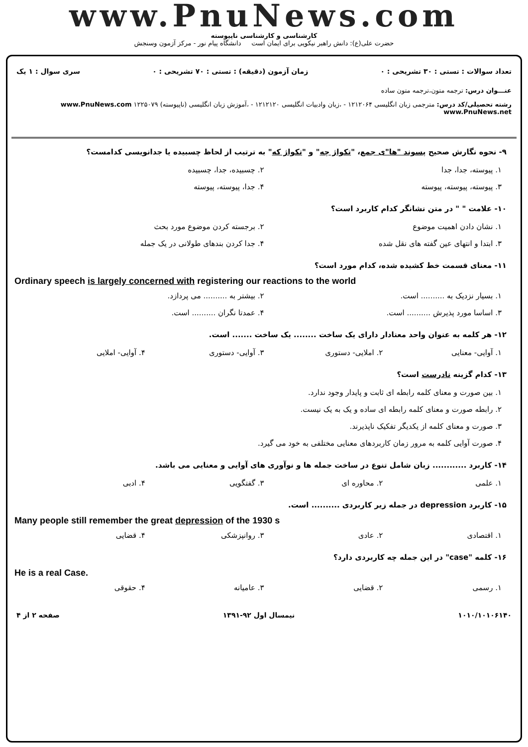www.PnuNews.com
کارشناسی و کارشناسی ناپیوسته
حضرت علی(ع): دانش راهبر نیکویی برای ایمان است دانشگاه پیام نور - مرکز آزمون وسنجش
تعداد سوالات : تستی : ۳۰ تشریحی : ۰ زمان آزمون (دقیقه) : تستی : ۷۰ تشریحی : ۰ سری سوال : ۱ یک
عنـــوان درس: ترجمه متون،ترجمه متون ساده
رشته تحصیلی/کد درس: مترجمی زبان انگلیسی ۱۲۱۲۰۶۴ - ،زبان وادبیات انگلیسی ۱۲۱۲۱۲۰ - ،آموزش زبان انگلیسی (ناپیوسته) ۱۲۲۵۰۷۹ www.PnuNews.com www.PnuNews.net
۹- نحوه نگارش صحیح پسوند "ها"ی جمع، "تکواژ چه" و "تکواژ که" به ترتیب از لحاظ چسبیده یا جدانویسی کدامست؟
۱. پیوسته، جدا، جدا ۲. چسبیده، جدا، چسبیده
۳. پیوسته، پیوسته، پیوسته ۴. جدا، پیوسته، پیوسته
۱۰- علامت " " در متن نشانگر کدام کاربرد است؟
۱. نشان دادن اهمیت موضوع ۲. برجسته کردن موضوع مورد بحث
۳. ابتدا و انتهای عین گفته های نقل شده ۴. جدا کردن بندهای طولانی در یک جمله
۱۱- معنای قسمت خط کشیده شده، کدام مورد است؟
Ordinary speech is largely concerned with registering our reactions to the world
۱. بسیار نزدیک به .......... است. ۲. بیشتر به .......... می پردازد.
۳. اساسا مورد پذیرش .......... است. ۴. عمدتا نگران .......... است.
۱۲- هر کلمه به عنوان واحد معنادار دارای یک ساخت ........ یک ساخت ....... است.
۱. آوایی- معنایی ۲. املایی- دستوری ۳. آوایی- دستوری ۴. آوایی- املایی
۱۳- کدام گزینه نادرست است؟
۱. بین صورت و معنای کلمه رابطه ای ثابت و پایدار وجود ندارد.
۲. رابطه صورت و معنای کلمه رابطه ای ساده و یک به یک نیست.
۳. صورت و معنای کلمه از یکدیگر تفکیک ناپذیرند.
۴. صورت آوایی کلمه به مرور زمان کاربردهای معنایی مختلفی به خود می گیرد.
۱۴- کاربرد ............ زبان شامل تنوع در ساخت جمله ها و نوآوری های آوایی و معنایی می باشد.
۱. علمی ۲. محاوره ای ۳. گفتگویی ۴. ادبی
۱۵- کاربرد depression در جمله زیر کاربردی .......... است.
Many people still remember the great depression of the 1930 s
۱. اقتصادی ۲. عادی ۳. روانپزشکی ۴. قضایی
۱۶- کلمه "case" در این جمله چه کاربردی دارد؟
He is a real Case.
۱. رسمی ۲. قضایی ۳. عامیانه ۴. حقوقی
۱۰۱۰/۱۰۱۰۶۱۴۰ نیمسال اول ۹۲-۱۳۹۱ صفحه ۲ از ۴